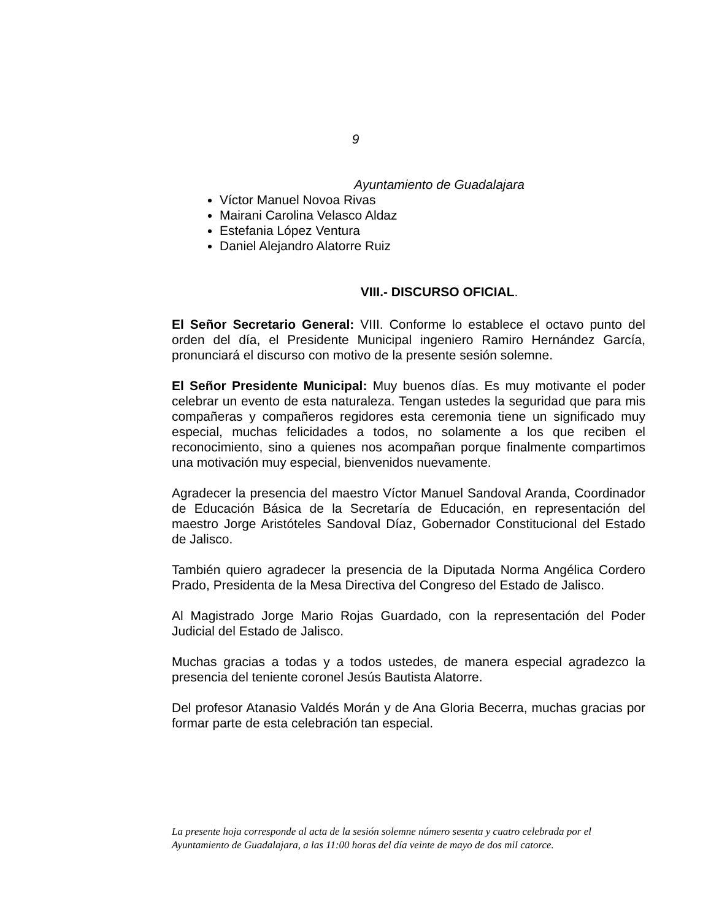9
Ayuntamiento de Guadalajara
Víctor Manuel Novoa Rivas
Mairani Carolina Velasco Aldaz
Estefania López Ventura
Daniel Alejandro Alatorre Ruiz
VIII.- DISCURSO OFICIAL.
El Señor Secretario General: VIII. Conforme lo establece el octavo punto del orden del día, el Presidente Municipal ingeniero Ramiro Hernández García, pronunciará el discurso con motivo de la presente sesión solemne.
El Señor Presidente Municipal: Muy buenos días. Es muy motivante el poder celebrar un evento de esta naturaleza. Tengan ustedes la seguridad que para mis compañeras y compañeros regidores esta ceremonia tiene un significado muy especial, muchas felicidades a todos, no solamente a los que reciben el reconocimiento, sino a quienes nos acompañan porque finalmente compartimos una motivación muy especial, bienvenidos nuevamente.
Agradecer la presencia del maestro Víctor Manuel Sandoval Aranda, Coordinador de Educación Básica de la Secretaría de Educación, en representación del maestro Jorge Aristóteles Sandoval Díaz, Gobernador Constitucional del Estado de Jalisco.
También quiero agradecer la presencia de la Diputada Norma Angélica Cordero Prado, Presidenta de la Mesa Directiva del Congreso del Estado de Jalisco.
Al Magistrado Jorge Mario Rojas Guardado, con la representación del Poder Judicial del Estado de Jalisco.
Muchas gracias a todas y a todos ustedes, de manera especial agradezco la presencia del teniente coronel Jesús Bautista Alatorre.
Del profesor Atanasio Valdés Morán y de Ana Gloria Becerra, muchas gracias por formar parte de esta celebración tan especial.
La presente hoja corresponde al acta de la sesión solemne número sesenta y cuatro celebrada por el Ayuntamiento de Guadalajara, a las 11:00 horas del día veinte de mayo de dos mil catorce.